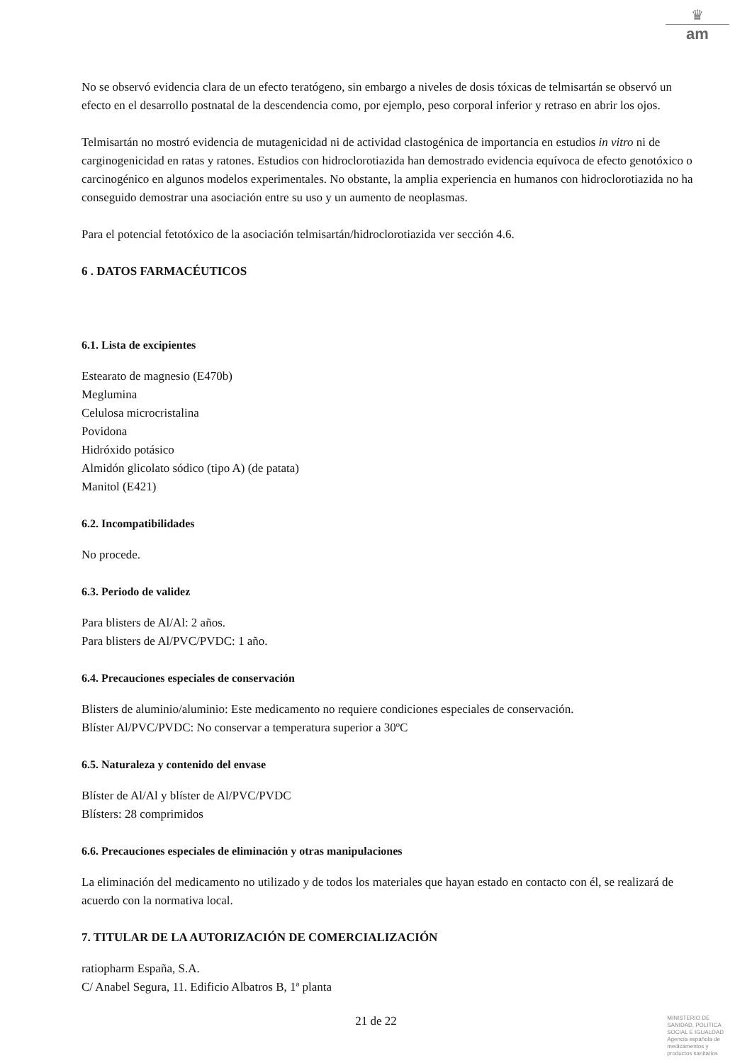♛
am
No se observó evidencia clara de un efecto teratógeno, sin embargo a niveles de dosis tóxicas de telmisartán se observó un efecto en el desarrollo postnatal de la descendencia como, por ejemplo, peso corporal inferior y retraso en abrir los ojos.
Telmisartán no mostró evidencia de mutagenicidad ni de actividad clastogénica de importancia en estudios in vitro ni de carginogenicidad en ratas y ratones. Estudios con hidroclorotiazida han demostrado evidencia equívoca de efecto genotóxico o carcinogénico en algunos modelos experimentales. No obstante, la amplia experiencia en humanos con hidroclorotiazida no ha
conseguido demostrar una asociación entre su uso y un aumento de neoplasmas.
Para el potencial fetotóxico de la asociación telmisartán/hidroclorotiazida ver sección 4.6.
6 . DATOS FARMACÉUTICOS
6.1. Lista de excipientes
Estearato de magnesio (E470b)
Meglumina
Celulosa microcristalina
Povidona
Hidróxido potásico
Almidón glicolato sódico (tipo A) (de patata)
Manitol (E421)
6.2. Incompatibilidades
No procede.
6.3. Periodo de validez
Para blisters de Al/Al: 2 años.
Para blisters de Al/PVC/PVDC: 1 año.
6.4. Precauciones especiales de conservación
Blisters de aluminio/aluminio: Este medicamento no requiere condiciones especiales de conservación.
Blíster Al/PVC/PVDC: No conservar a temperatura superior a 30ºC
6.5. Naturaleza y contenido del envase
Blíster de Al/Al y blíster de Al/PVC/PVDC
Blísters: 28 comprimidos
6.6. Precauciones especiales de eliminación y otras manipulaciones
La eliminación del medicamento no utilizado y de todos los materiales que hayan estado en contacto con él, se realizará de acuerdo con la normativa local.
7. TITULAR DE LA AUTORIZACIÓN DE COMERCIALIZACIÓN
ratiopharm España, S.A.
C/ Anabel Segura, 11. Edificio Albatros B, 1ª planta
21 de 22
MINISTERIO DE
SANIDAD, POLITICA
SOCIAL E IGUALDAD
Agencia española de
medicamentos y
productos sanitarios